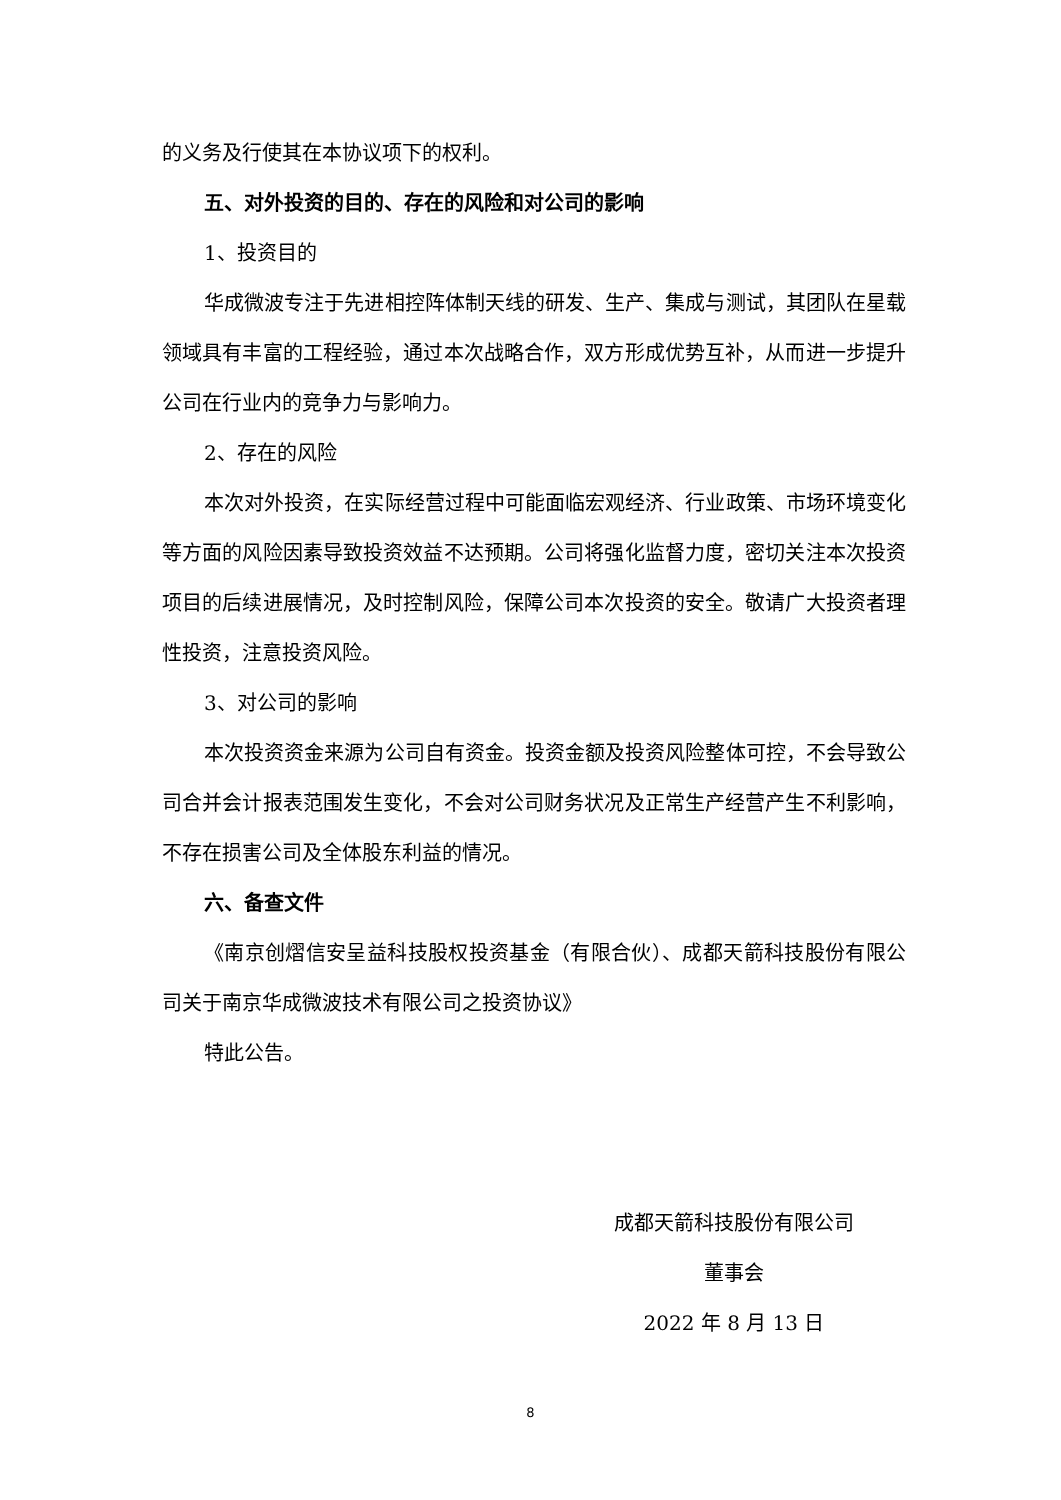的义务及行使其在本协议项下的权利。
五、对外投资的目的、存在的风险和对公司的影响
1、投资目的
华成微波专注于先进相控阵体制天线的研发、生产、集成与测试，其团队在星载领域具有丰富的工程经验，通过本次战略合作，双方形成优势互补，从而进一步提升公司在行业内的竞争力与影响力。
2、存在的风险
本次对外投资，在实际经营过程中可能面临宏观经济、行业政策、市场环境变化等方面的风险因素导致投资效益不达预期。公司将强化监督力度，密切关注本次投资项目的后续进展情况，及时控制风险，保障公司本次投资的安全。敬请广大投资者理性投资，注意投资风险。
3、对公司的影响
本次投资资金来源为公司自有资金。投资金额及投资风险整体可控，不会导致公司合并会计报表范围发生变化，不会对公司财务状况及正常生产经营产生不利影响，不存在损害公司及全体股东利益的情况。
六、备查文件
《南京创熠信安呈益科技股权投资基金（有限合伙）、成都天箭科技股份有限公司关于南京华成微波技术有限公司之投资协议》
特此公告。
成都天箭科技股份有限公司
董事会
2022 年 8 月 13 日
8